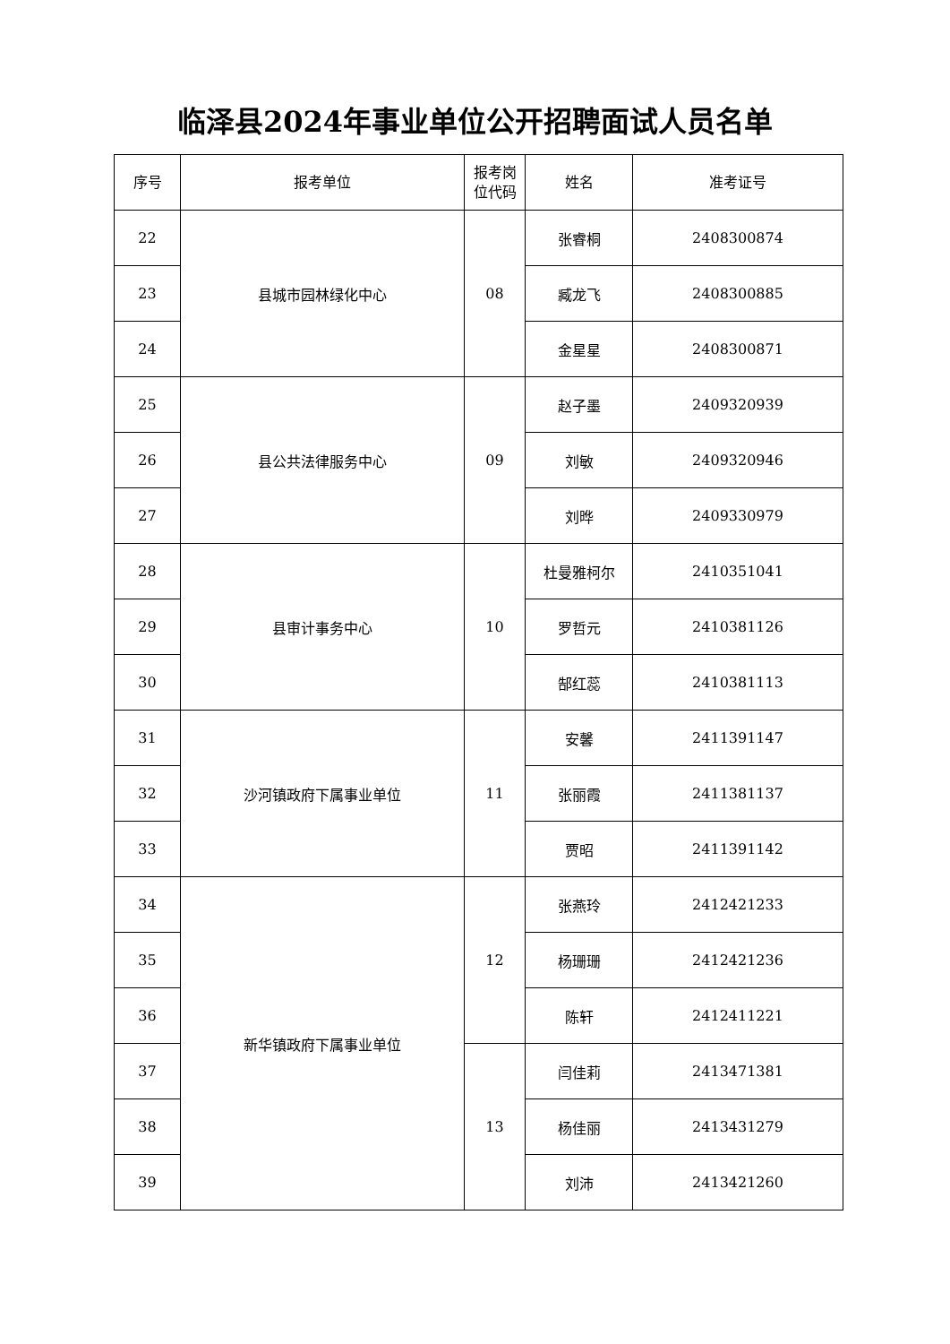临泽县2024年事业单位公开招聘面试人员名单
| 序号 | 报考单位 | 报考岗 位代码 | 姓名 | 准考证号 |
| --- | --- | --- | --- | --- |
| 22 | 县城市园林绿化中心 | 08 | 张睿桐 | 2408300874 |
| 23 | | | 臧龙飞 | 2408300885 |
| 24 | | | 金星星 | 2408300871 |
| 25 | 县公共法律服务中心 | 09 | 赵子墨 | 2409320939 |
| 26 | | | 刘敏 | 2409320946 |
| 27 | | | 刘晔 | 2409330979 |
| 28 | 县审计事务中心 | 10 | 杜曼雅柯尔 | 2410351041 |
| 29 | | | 罗哲元 | 2410381126 |
| 30 | | | 郜红蕊 | 2410381113 |
| 31 | 沙河镇政府下属事业单位 | 11 | 安馨 | 2411391147 |
| 32 | | | 张丽霞 | 2411381137 |
| 33 | | | 贾昭 | 2411391142 |
| 34 | 新华镇政府下属事业单位 | 12 | 张燕玲 | 2412421233 |
| 35 | | | 杨珊珊 | 2412421236 |
| 36 | | | 陈轩 | 2412411221 |
| 37 | | 13 | 闫佳莉 | 2413471381 |
| 38 | | | 杨佳丽 | 2413431279 |
| 39 | | | 刘沛 | 2413421260 |